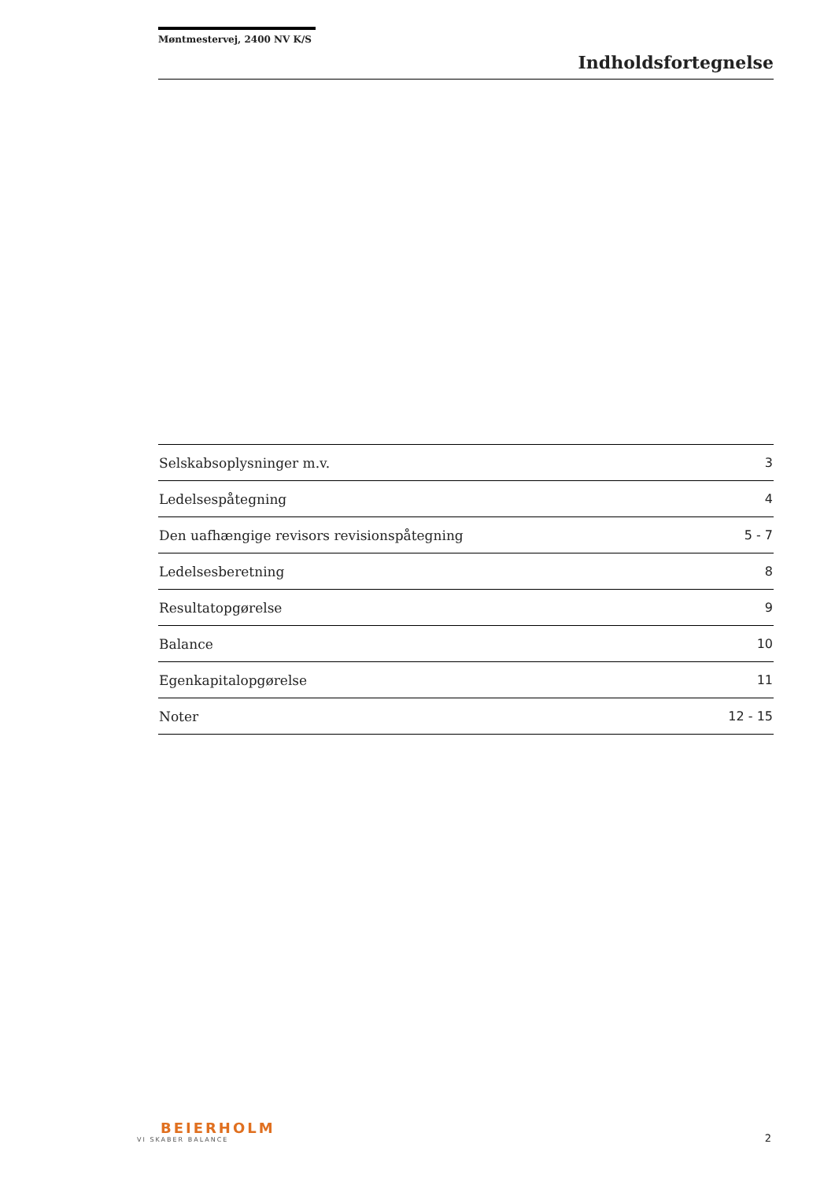Møntmestervej, 2400 NV K/S
Indholdsfortegnelse
| Selskabsoplysninger m.v. | 3 |
| Ledelsespåtegning | 4 |
| Den uafhængige revisors revisionspåtegning | 5 - 7 |
| Ledelsesberetning | 8 |
| Resultatopgørelse | 9 |
| Balance | 10 |
| Egenkapitalopgørelse | 11 |
| Noter | 12 - 15 |
BEIERHOLM
VI SKABER BALANCE
2